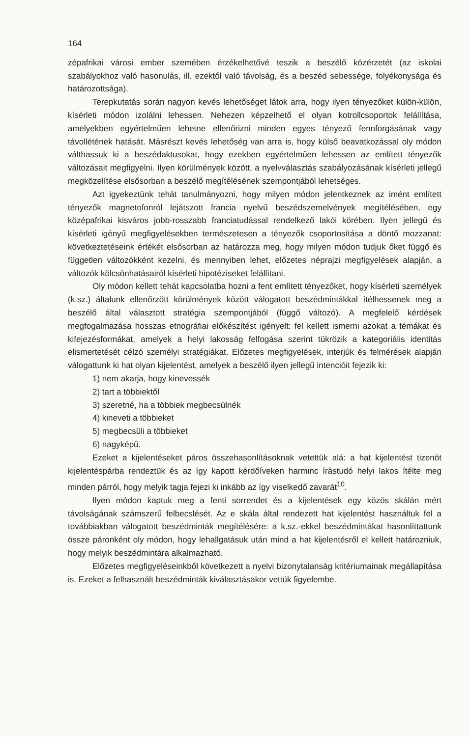164
zépafrikai városi ember szemében érzékelhetővé teszik a beszélő közérzetét (az iskolai szabályokhoz való hasonulás, ill. ezektől való távolság, és a beszéd sebessége, folyékonysága és határozottsága).
Terepkutatás során nagyon kevés lehetőséget látok arra, hogy ilyen tényezőket külön-külön, kísérleti módon izolálni lehessen. Nehezen képzelhető el olyan kotrollcsoportok felállítása, amelyekben egyértelműen lehetne ellenőrizni minden egyes tényező fennforgásának vagy távollétének hatását. Másrészt kevés lehetőség van arra is, hogy külső beavatkozással oly módon válthassuk ki a beszédaktusokat, hogy ezekben egyértelműen lehessen az említett tényezők változásait megfigyelni. Ilyen körülmények között, a nyelvválasztás szabályozásának kísérleti jellegű megközelítése elsősorban a beszélő megítélésének szempontjából lehetséges.
Azt igyekeztünk tehát tanulmányozni, hogy milyen módon jelentkeznek az imént említett tényezők magnetofonról lejátszott francia nyelvű beszédszemelvények megítélésében, egy középafrikai kisváros jobb-rosszabb franciatudással rendelkező lakói körében. Ilyen jellegű és kísérleti igényű megfigyelésekben természetesen a tényezők csoportosítása a döntő mozzanat: következtetéseink értékét elsősorban az határozza meg, hogy milyen módon tudjuk őket függő és független változókként kezelni, és mennyiben lehet, előzetes néprajzi megfigyelések alapján, a változók kölcsönhatásairól kísérleti hipotéziseket felállítani.
Oly módon kellett tehát kapcsolatba hozni a fent említett tényezőket, hogy kísérleti személyek (k.sz.) általunk ellenőrzött körülmények között válogatott beszédmintákkal ítélhessenek meg a beszélő által választott stratégia szempontjából (függő változó). A megfelelő kérdések megfogalmazása hosszas etnográfiai előkészítést igényelt: fel kellett ismerni azokat a témákat és kifejezésformákat, amelyek a helyi lakosság felfogása szerint tükrözik a kategoriális identitás elismertetését célzó személyi stratégiákat. Előzetes megfigyelések, interjúk és felmérések alapján válogattunk ki hat olyan kijelentést, amelyek a beszélő ilyen jellegű intencióit fejezik ki:
1) nem akarja, hogy kinevessék
2) tart a többiektől
3) szeretné, ha a többiek megbecsülnék
4) kineveti a többieket
5) megbecsüli a többieket
6) nagyképű.
Ezeket a kijelentéseket páros összehasonlításoknak vetettük alá: a hat kijelentést tizenöt kijelentéspárba rendeztük és az így kapott kérdőíveken harminc írástudó helyi lakos ítélte meg minden párról, hogy melyik tagja fejezi ki inkább az így viselkedő zavarát<sup>10</sup>.
Ilyen módon kaptuk meg a fenti sorrendet és a kijelentések egy közös skálán mért távolságának számszerű felbecslését. Az e skála által rendezett hat kijelentést használtuk fel a továbbiakban válogatott beszédminták megítélésére: a k.sz.-ekkel beszédmintákat hasonlíttattunk össze páronként oly módon, hogy lehallgatásuk után mind a hat kijelentésről el kellett határozniuk, hogy melyik beszédmintára alkalmazható.
Előzetes megfigyeléseinkből következett a nyelvi bizonytalanság kritériumainak megállapítása is. Ezeket a felhasznált beszédminták kiválasztásakor vettük figyelembe.